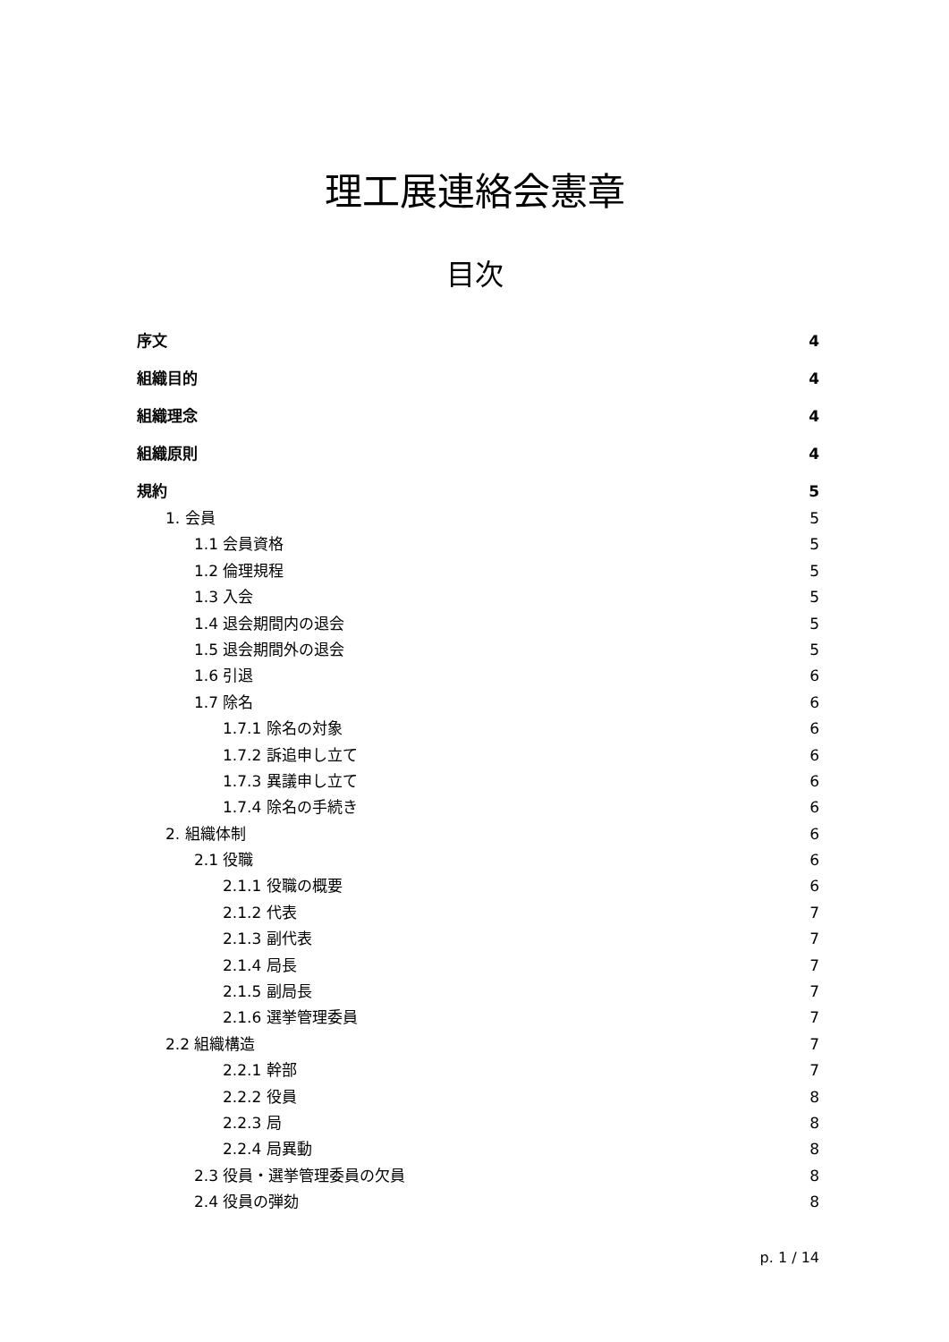理工展連絡会憲章
目次
序文 4
組織目的 4
組織理念 4
組織原則 4
規約 5
1. 会員 5
1.1 会員資格 5
1.2 倫理規程 5
1.3 入会 5
1.4 退会期間内の退会 5
1.5 退会期間外の退会 5
1.6 引退 6
1.7 除名 6
1.7.1 除名の対象 6
1.7.2 訴追申し立て 6
1.7.3 異議申し立て 6
1.7.4 除名の手続き 6
2. 組織体制 6
2.1 役職 6
2.1.1 役職の概要 6
2.1.2 代表 7
2.1.3 副代表 7
2.1.4 局長 7
2.1.5 副局長 7
2.1.6 選挙管理委員 7
2.2 組織構造 7
2.2.1 幹部 7
2.2.2 役員 8
2.2.3 局 8
2.2.4 局異動 8
2.3 役員・選挙管理委員の欠員 8
2.4 役員の弾劾 8
p. 1 / 14